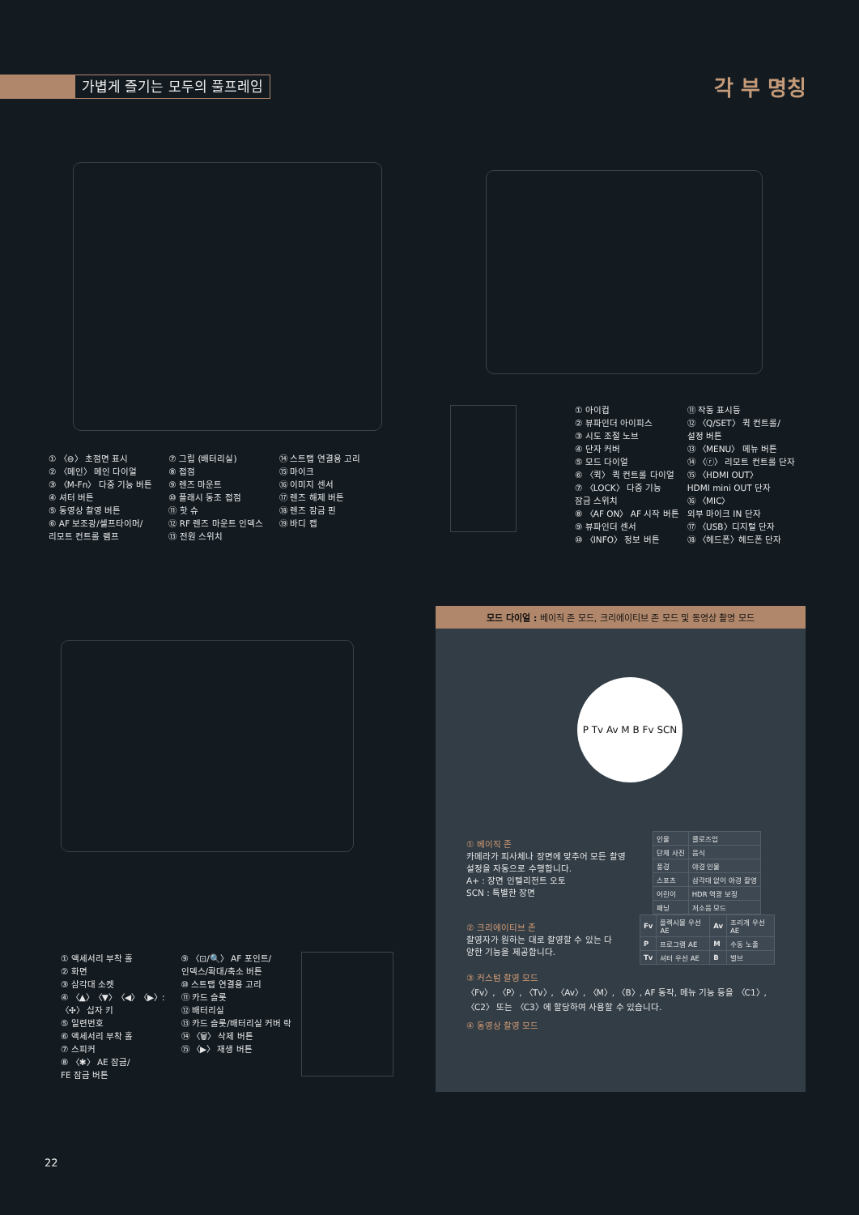가볍게 즐기는 모두의 풀프레임 각 부 명칭
① 〈⊖〉 초점면 표시
② 〈메인〉 메인 다이얼
③ 〈M-Fn〉 다중 기능 버튼
④ 셔터 버튼
⑤ 동영상 촬영 버튼
⑥ AF 보조광/셀프타이머/
리모트 컨트롤 램프
⑦ 그립 (배터리실)
⑧ 접점
⑨ 렌즈 마운트
⑩ 플래시 동조 접점
⑪ 핫 슈
⑫ RF 렌즈 마운트 인덱스
⑬ 전원 스위치
⑭ 스트랩 연결용 고리
⑮ 마이크
⑯ 이미지 센서
⑰ 렌즈 해제 버튼
⑱ 렌즈 잠금 핀
⑲ 바디 캡
① 아이컵
② 뷰파인더 아이피스
③ 시도 조절 노브
④ 단자 커버
⑤ 모드 다이얼
⑥ 〈퀵〉 퀵 컨트롤 다이얼
⑦ 〈LOCK〉 다중 기능
잠금 스위치
⑧ 〈AF ON〉 AF 시작 버튼
⑨ 뷰파인더 센서
⑩ 〈INFO〉 정보 버튼
⑪ 작동 표시등
⑫ 〈Q/SET〉 퀵 컨트롤/
설정 버튼
⑬ 〈MENU〉 메뉴 버튼
⑭ 〈ⓡ〉 리모트 컨트롤 단자
⑮ 〈HDMI OUT〉
HDMI mini OUT 단자
⑯ 〈MIC〉
외부 마이크 IN 단자
⑰ 〈USB〉디지털 단자
⑱ 〈헤드폰〉헤드폰 단자
① 액세서리 부착 홀
② 화면
③ 삼각대 소켓
④ 〈▲〉〈▼〉〈◀〉〈▶〉:
〈✣〉 십자 키
⑤ 일련번호
⑥ 액세서리 부착 홀
⑦ 스피커
⑧ 〈✱〉 AE 잠금/
FE 잠금 버튼
⑨ 〈⊡/🔍〉 AF 포인트/
인덱스/확대/축소 버튼
⑩ 스트랩 연결용 고리
⑪ 카드 슬롯
⑫ 배터리실
⑬ 카드 슬롯/배터리실 커버 락
⑭ 〈🗑〉 삭제 버튼
⑮ 〈▶〉 재생 버튼
모드 다이얼 : 베이직 존 모드, 크리에이티브 존 모드 및 동영상 촬영 모드
P Tv Av M B Fv SCN
① 베이직 존
카메라가 피사체나 장면에 맞추어 모든 촬영 설정을 자동으로 수행합니다.
A+ : 장면 인텔리전트 오토
SCN : 특별한 장면
| 인물 | 클로즈업 |
| 단체 사진 | 음식 |
| 풍경 | 야경 인물 |
| 스포츠 | 삼각대 없이 야경 촬영 |
| 어린이 | HDR 역광 보정 |
| 패닝 | 저소음 모드 |
② 크리에이티브 존
촬영자가 원하는 대로 촬영할 수 있는 다양한 기능을 제공합니다.
| Fv | 플렉시블 우선 AE | Av | 조리개 우선 AE |
| P | 프로그램 AE | M | 수동 노출 |
| Tv | 셔터 우선 AE | B | 벌브 |
③ 커스텀 촬영 모드
〈Fv〉, 〈P〉, 〈Tv〉, 〈Av〉, 〈M〉, 〈B〉, AF 동작, 메뉴 기능 등을 〈C1〉, 〈C2〉 또는 〈C3〉에 할당하여 사용할 수 있습니다.
④ 동영상 촬영 모드
22